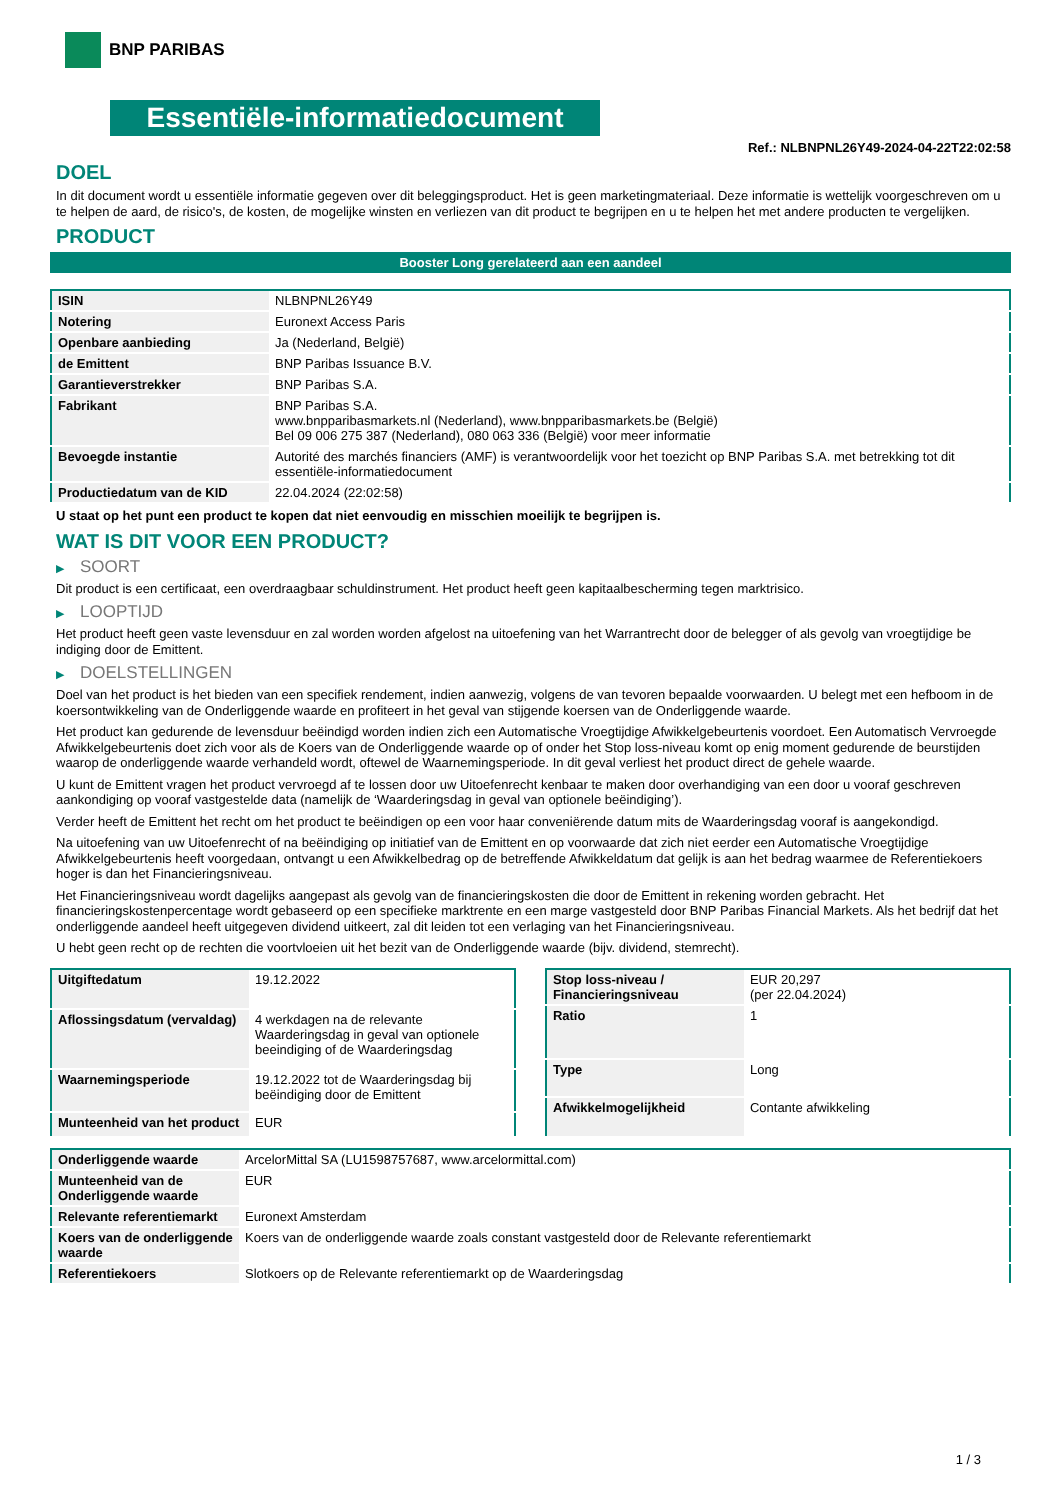BNP PARIBAS
Essentiële-informatiedocument
Ref.: NLBNPNL26Y49-2024-04-22T22:02:58
DOEL
In dit document wordt u essentiële informatie gegeven over dit beleggingsproduct. Het is geen marketingmateriaal. Deze informatie is wettelijk voorgeschreven om u te helpen de aard, de risico's, de kosten, de mogelijke winsten en verliezen van dit product te begrijpen en u te helpen het met andere producten te vergelijken.
PRODUCT
Booster Long gerelateerd aan een aandeel
| ISIN | NLBNPNL26Y49 |
| Notering | Euronext Access Paris |
| Openbare aanbieding | Ja (Nederland, België) |
| de Emittent | BNP Paribas Issuance B.V. |
| Garantieverstrekker | BNP Paribas S.A. |
| Fabrikant | BNP Paribas S.A. www.bnpparibasmarkets.nl (Nederland), www.bnpparibasmarkets.be (België) Bel 09 006 275 387 (Nederland), 080 063 336 (België) voor meer informatie |
| Bevoegde instantie | Autorité des marchés financiers (AMF) is verantwoordelijk voor het toezicht op BNP Paribas S.A. met betrekking tot dit essentiële-informatiedocument |
| Productiedatum van de KID | 22.04.2024 (22:02:58) |
U staat op het punt een product te kopen dat niet eenvoudig en misschien moeilijk te begrijpen is.
WAT IS DIT VOOR EEN PRODUCT?
▶ SOORT
Dit product is een certificaat, een overdraagbaar schuldinstrument. Het product heeft geen kapitaalbescherming tegen marktrisico.
▶ LOOPTIJD
Het product heeft geen vaste levensduur en zal worden worden afgelost na uitoefening van het Warrantrecht door de belegger of als gevolg van vroegtijdige be indiging door de Emittent.
▶ DOELSTELLINGEN
Doel van het product is het bieden van een specifiek rendement, indien aanwezig, volgens de van tevoren bepaalde voorwaarden. U belegt met een hefboom in de koersontwikkeling van de Onderliggende waarde en profiteert in het geval van stijgende koersen van de Onderliggende waarde.
Het product kan gedurende de levensduur beëindigd worden indien zich een Automatische Vroegtijdige Afwikkelgebeurtenis voordoet. Een Automatisch Vervroegde Afwikkelgebeurtenis doet zich voor als de Koers van de Onderliggende waarde op of onder het Stop loss-niveau komt op enig moment gedurende de beurstijden waarop de onderliggende waarde verhandeld wordt, oftewel de Waarnemingsperiode. In dit geval verliest het product direct de gehele waarde.
U kunt de Emittent vragen het product vervroegd af te lossen door uw Uitoefenrecht kenbaar te maken door overhandiging van een door u vooraf geschreven aankondiging op vooraf vastgestelde data (namelijk de ‘Waarderingsdag in geval van optionele beëindiging’).
Verder heeft de Emittent het recht om het product te beëindigen op een voor haar conveniërende datum mits de Waarderingsdag vooraf is aangekondigd.
Na uitoefening van uw Uitoefenrecht of na beëindiging op initiatief van de Emittent en op voorwaarde dat zich niet eerder een Automatische Vroegtijdige Afwikkelgebeurtenis heeft voorgedaan, ontvangt u een Afwikkelbedrag op de betreffende Afwikkeldatum dat gelijk is aan het bedrag waarmee de Referentiekoers hoger is dan het Financieringsniveau.
Het Financieringsniveau wordt dagelijks aangepast als gevolg van de financieringskosten die door de Emittent in rekening worden gebracht. Het financieringskostenpercentage wordt gebaseerd op een specifieke marktrente en een marge vastgesteld door BNP Paribas Financial Markets. Als het bedrijf dat het onderliggende aandeel heeft uitgegeven dividend uitkeert, zal dit leiden tot een verlaging van het Financieringsniveau.
U hebt geen recht op de rechten die voortvloeien uit het bezit van de Onderliggende waarde (bijv. dividend, stemrecht).
| Uitgiftedatum | 19.12.2022 |
| Aflossingsdatum (vervaldag) | 4 werkdagen na de relevante Waarderingsdag in geval van optionele beeindiging of de Waarderingsdag |
| Waarnemingsperiode | 19.12.2022 tot de Waarderingsdag bij beëindiging door de Emittent |
| Munteenheid van het product | EUR |
| Stop loss-niveau / Financieringsniveau | EUR 20,297 (per 22.04.2024) |
| Ratio | 1 |
| Type | Long |
| Afwikkelmogelijkheid | Contante afwikkeling |
| Onderliggende waarde | ArcelorMittal SA (LU1598757687, www.arcelormittal.com) |
| Munteenheid van de Onderliggende waarde | EUR |
| Relevante referentiemarkt | Euronext Amsterdam |
| Koers van de onderliggende waarde | Koers van de onderliggende waarde zoals constant vastgesteld door de Relevante referentiemarkt |
| Referentiekoers | Slotkoers op de Relevante referentiemarkt op de Waarderingsdag |
1 / 3